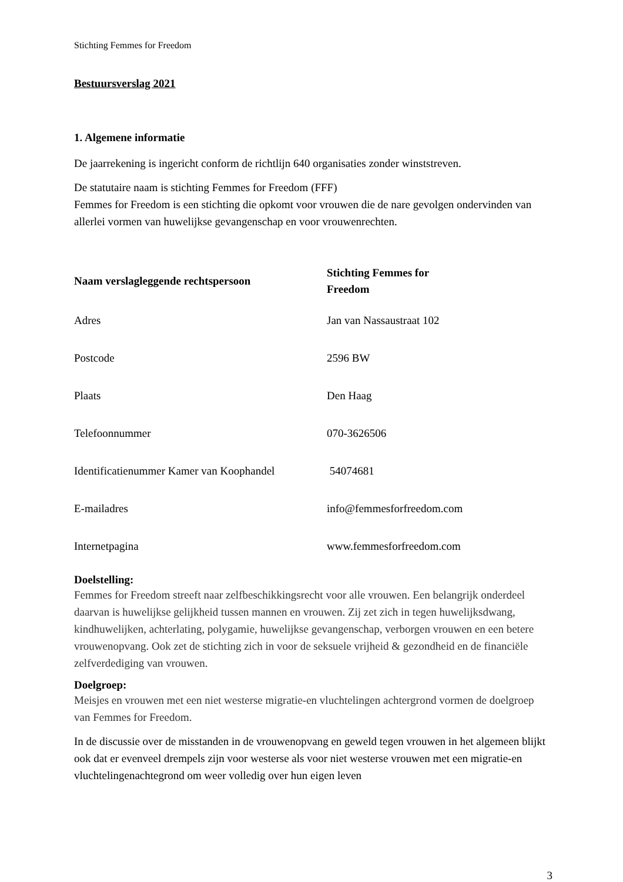Stichting Femmes for Freedom
Bestuursverslag 2021
1. Algemene informatie
De jaarrekening is ingericht conform de richtlijn 640 organisaties zonder winststreven.
De statutaire naam is stichting Femmes for Freedom (FFF)
Femmes for Freedom is een stichting die opkomt voor vrouwen die de nare gevolgen ondervinden van allerlei vormen van huwelijkse gevangenschap en voor vrouwenrechten.
| Naam verslagleggende rechtspersoon | Stichting Femmes for Freedom |
| Adres | Jan van Nassaustraat 102 |
| Postcode | 2596 BW |
| Plaats | Den Haag |
| Telefoonnummer | 070-3626506 |
| Identificatienummer Kamer van Koophandel | 54074681 |
| E-mailadres | info@femmesforfreedom.com |
| Internetpagina | www.femmesforfreedom.com |
Doelstelling:
Femmes for Freedom streeft naar zelfbeschikkingsrecht voor alle vrouwen. Een belangrijk onderdeel daarvan is huwelijkse gelijkheid tussen mannen en vrouwen. Zij zet zich in tegen huwelijksdwang, kindhuwelijken, achterlating, polygamie, huwelijkse gevangenschap, verborgen vrouwen en een betere vrouwenopvang. Ook zet de stichting zich in voor de seksuele vrijheid & gezondheid en de financiële zelfverdediging van vrouwen.
Doelgroep:
Meisjes en vrouwen met een niet westerse migratie-en vluchtelingen achtergrond vormen de doelgroep van Femmes for Freedom.
In de discussie over de misstanden in de vrouwenopvang en geweld tegen vrouwen in het algemeen blijkt ook dat er evenveel drempels zijn voor westerse als voor niet westerse vrouwen met een migratie-en vluchtelingenachtegrond om weer volledig over hun eigen leven
3